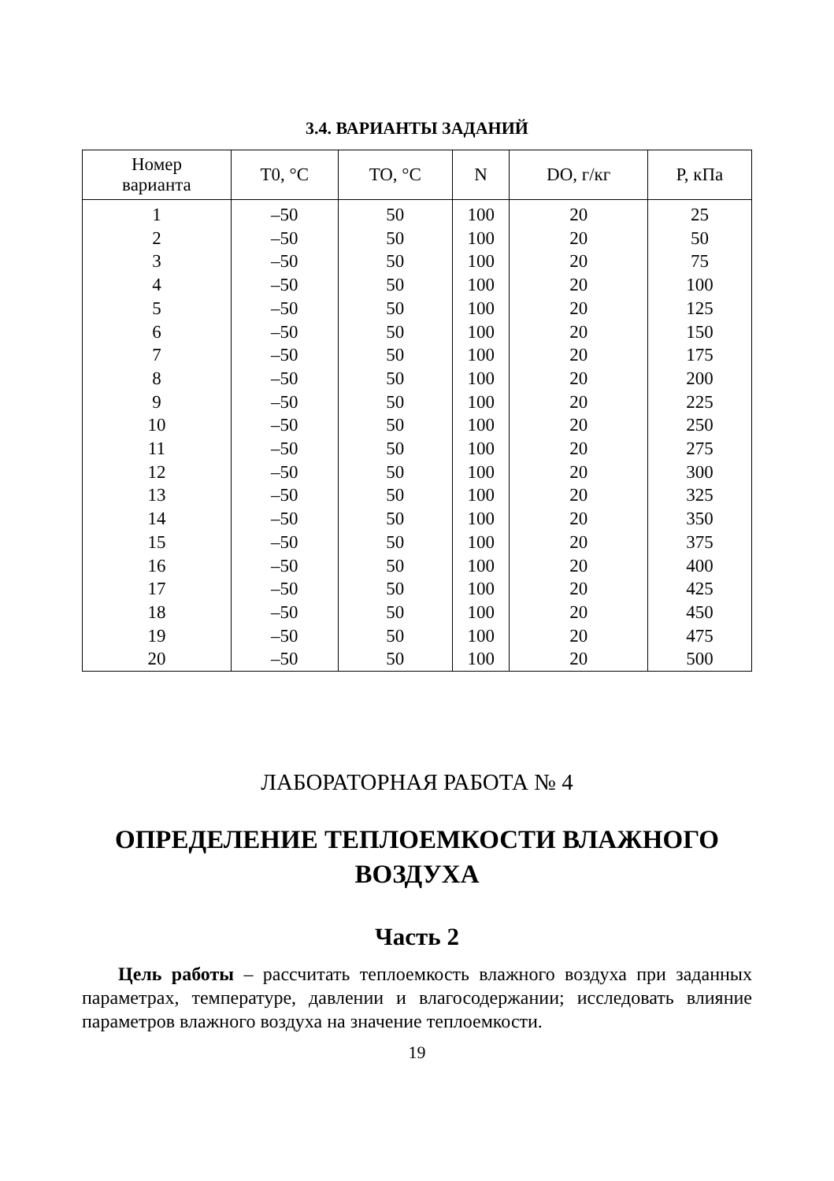3.4. ВАРИАНТЫ ЗАДАНИЙ
| Номер варианта | T0, °C | TO, °C | N | DO, г/кг | P, кПа |
| --- | --- | --- | --- | --- | --- |
| 1 | –50 | 50 | 100 | 20 | 25 |
| 2 | –50 | 50 | 100 | 20 | 50 |
| 3 | –50 | 50 | 100 | 20 | 75 |
| 4 | –50 | 50 | 100 | 20 | 100 |
| 5 | –50 | 50 | 100 | 20 | 125 |
| 6 | –50 | 50 | 100 | 20 | 150 |
| 7 | –50 | 50 | 100 | 20 | 175 |
| 8 | –50 | 50 | 100 | 20 | 200 |
| 9 | –50 | 50 | 100 | 20 | 225 |
| 10 | –50 | 50 | 100 | 20 | 250 |
| 11 | –50 | 50 | 100 | 20 | 275 |
| 12 | –50 | 50 | 100 | 20 | 300 |
| 13 | –50 | 50 | 100 | 20 | 325 |
| 14 | –50 | 50 | 100 | 20 | 350 |
| 15 | –50 | 50 | 100 | 20 | 375 |
| 16 | –50 | 50 | 100 | 20 | 400 |
| 17 | –50 | 50 | 100 | 20 | 425 |
| 18 | –50 | 50 | 100 | 20 | 450 |
| 19 | –50 | 50 | 100 | 20 | 475 |
| 20 | –50 | 50 | 100 | 20 | 500 |
ЛАБОРАТОРНАЯ РАБОТА № 4
ОПРЕДЕЛЕНИЕ ТЕПЛОЕМКОСТИ ВЛАЖНОГО
ВОЗДУХА
Часть 2
Цель работы – рассчитать теплоемкость влажного воздуха при заданных параметрах, температуре, давлении и влагосодержании; исследовать влияние параметров влажного воздуха на значение теплоемкости.
19